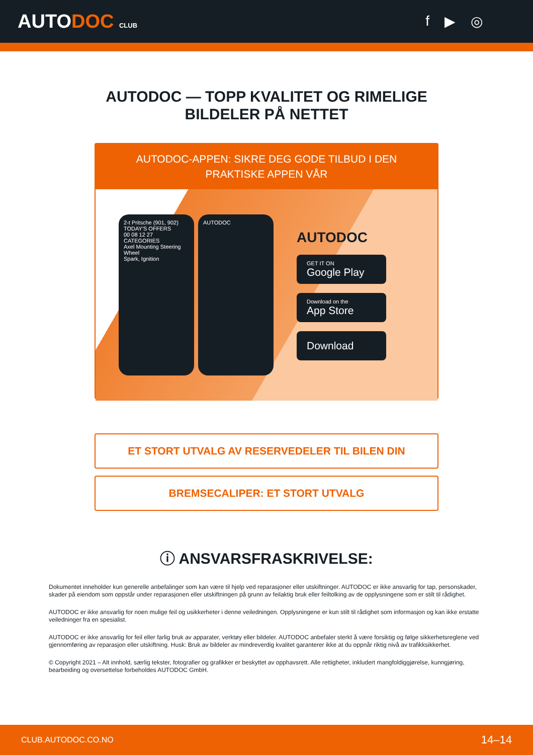AUTODOC CLUB
f ▶ ◎
AUTODOC — TOPP KVALITET OG RIMELIGE BILDELER PÅ NETTET
AUTODOC-APPEN: SIKRE DEG GODE TILBUD I DEN PRAKTISKE APPEN VÅR
2-t Pritsche (901, 902)
TODAY'S OFFERS
00 08 12 27
CATEGORIES
Axel Mounting Steering Wheel
Spark, Ignition
AUTODOC
AUTODOC
GET IT ON
Google Play
Download on the
App Store
Download
ET STORT UTVALG AV RESERVEDELER TIL BILEN DIN
BREMSECALIPER: ET STORT UTVALG
ⓘ ANSVARSFRASKRIVELSE:
Dokumentet inneholder kun generelle anbefalinger som kan være til hjelp ved reparasjoner eller utskiftninger. AUTODOC er ikke ansvarlig for tap, personskader, skader på eiendom som oppstår under reparasjonen eller utskiftningen på grunn av feilaktig bruk eller feiltolking av de opplysningene som er stilt til rådighet.
AUTODOC er ikke ansvarlig for noen mulige feil og usikkerheter i denne veiledningen. Opplysningene er kun stilt til rådighet som informasjon og kan ikke erstatte veiledninger fra en spesialist.
AUTODOC er ikke ansvarlig for feil eller farlig bruk av apparater, verktøy eller bildeler. AUTODOC anbefaler sterkt å være forsiktig og følge sikkerhetsreglene ved gjennomføring av reparasjon eller utskiftning. Husk: Bruk av bildeler av mindreverdig kvalitet garanterer ikke at du oppnår riktig nivå av trafikksikkerhet.
© Copyright 2021 – Alt innhold, særlig tekster, fotografier og grafikker er beskyttet av opphavsrett. Alle rettigheter, inkludert mangfoldiggjørelse, kunngjøring, bearbeiding og oversettelse forbeholdes AUTODOC GmbH.
CLUB.AUTODOC.CO.NO 14–14